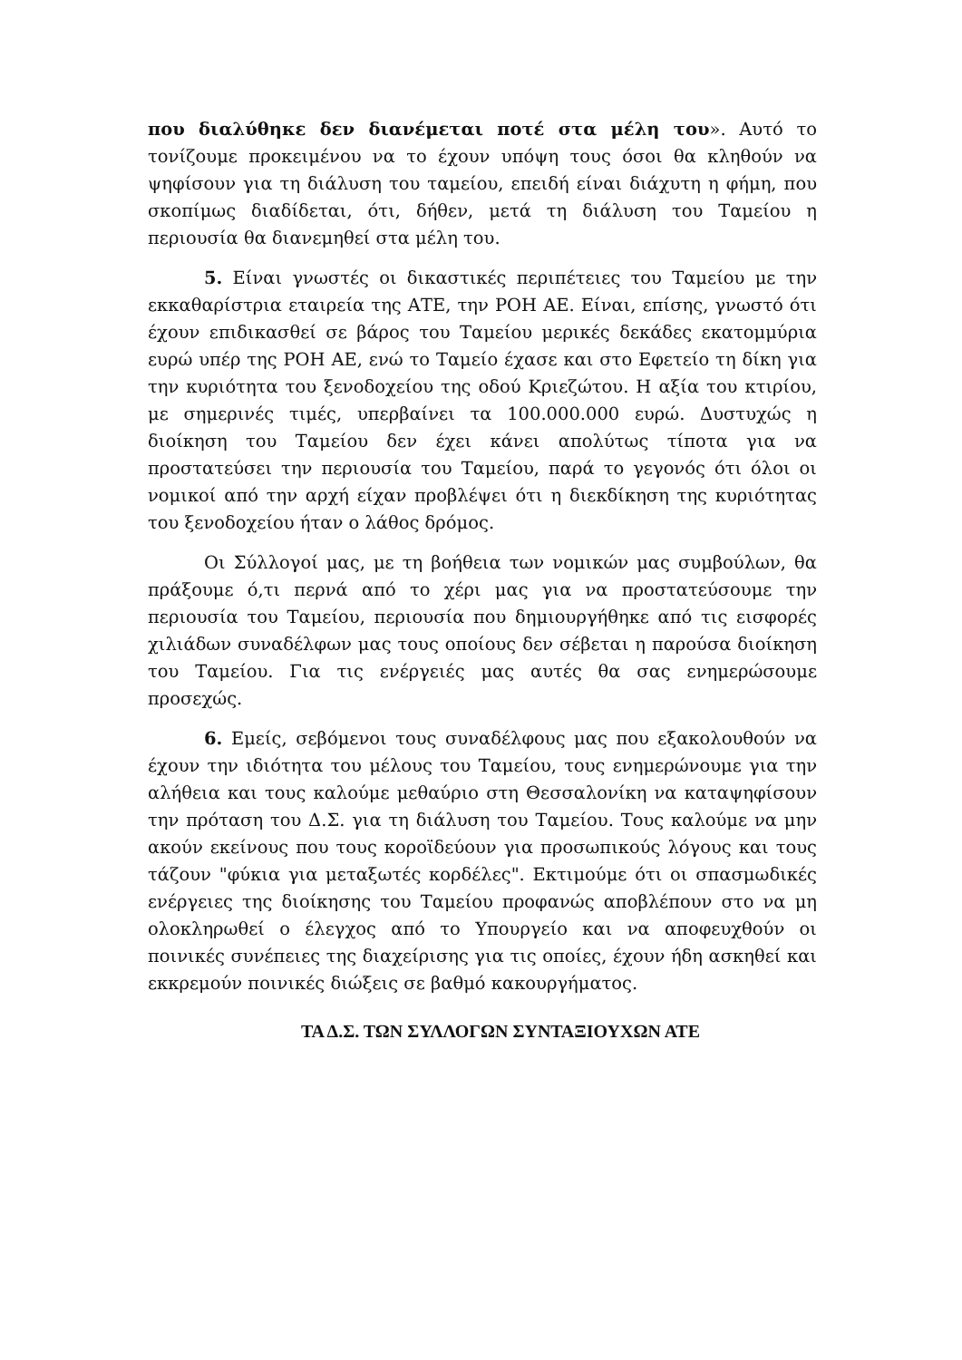που διαλύθηκε δεν διανέμεται ποτέ στα μέλη του». Αυτό το τονίζουμε προκειμένου να το έχουν υπόψη τους όσοι θα κληθούν να ψηφίσουν για τη διάλυση του ταμείου, επειδή είναι διάχυτη η φήμη, που σκοπίμως διαδίδεται, ότι, δήθεν, μετά τη διάλυση του Ταμείου η περιουσία θα διανεμηθεί στα μέλη του.
5. Είναι γνωστές οι δικαστικές περιπέτειες του Ταμείου με την εκκαθαρίστρια εταιρεία της ΑΤΕ, την ΡΟΗ ΑΕ. Είναι, επίσης, γνωστό ότι έχουν επιδικασθεί σε βάρος του Ταμείου μερικές δεκάδες εκατομμύρια ευρώ υπέρ της ΡΟΗ ΑΕ, ενώ το Ταμείο έχασε και στο Εφετείο τη δίκη για την κυριότητα του ξενοδοχείου της οδού Κριεζώτου. Η αξία του κτιρίου, με σημερινές τιμές, υπερβαίνει τα 100.000.000 ευρώ. Δυστυχώς η διοίκηση του Ταμείου δεν έχει κάνει απολύτως τίποτα για να προστατεύσει την περιουσία του Ταμείου, παρά το γεγονός ότι όλοι οι νομικοί από την αρχή είχαν προβλέψει ότι η διεκδίκηση της κυριότητας του ξενοδοχείου ήταν ο λάθος δρόμος.
Οι Σύλλογοί μας, με τη βοήθεια των νομικών μας συμβούλων, θα πράξουμε ό,τι περνά από το χέρι μας για να προστατεύσουμε την περιουσία του Ταμείου, περιουσία που δημιουργήθηκε από τις εισφορές χιλιάδων συναδέλφων μας τους οποίους δεν σέβεται η παρούσα διοίκηση του Ταμείου. Για τις ενέργειές μας αυτές θα σας ενημερώσουμε προσεχώς.
6. Εμείς, σεβόμενοι τους συναδέλφους μας που εξακολουθούν να έχουν την ιδιότητα του μέλους του Ταμείου, τους ενημερώνουμε για την αλήθεια και τους καλούμε μεθαύριο στη Θεσσαλονίκη να καταψηφίσουν την πρόταση του Δ.Σ. για τη διάλυση του Ταμείου. Τους καλούμε να μην ακούν εκείνους που τους κοροϊδεύουν για προσωπικούς λόγους και τους τάζουν "φύκια για μεταξωτές κορδέλες". Εκτιμούμε ότι οι σπασμωδικές ενέργειες της διοίκησης του Ταμείου προφανώς αποβλέπουν στο να μη ολοκληρωθεί ο έλεγχος από το Υπουργείο και να αποφευχθούν οι ποινικές συνέπειες της διαχείρισης για τις οποίες, έχουν ήδη ασκηθεί και εκκρεμούν ποινικές διώξεις σε βαθμό κακουργήματος.
ΤΑ Δ.Σ. ΤΩΝ ΣΥΛΛΟΓΩΝ ΣΥΝΤΑΞΙΟΥΧΩΝ ΑΤΕ